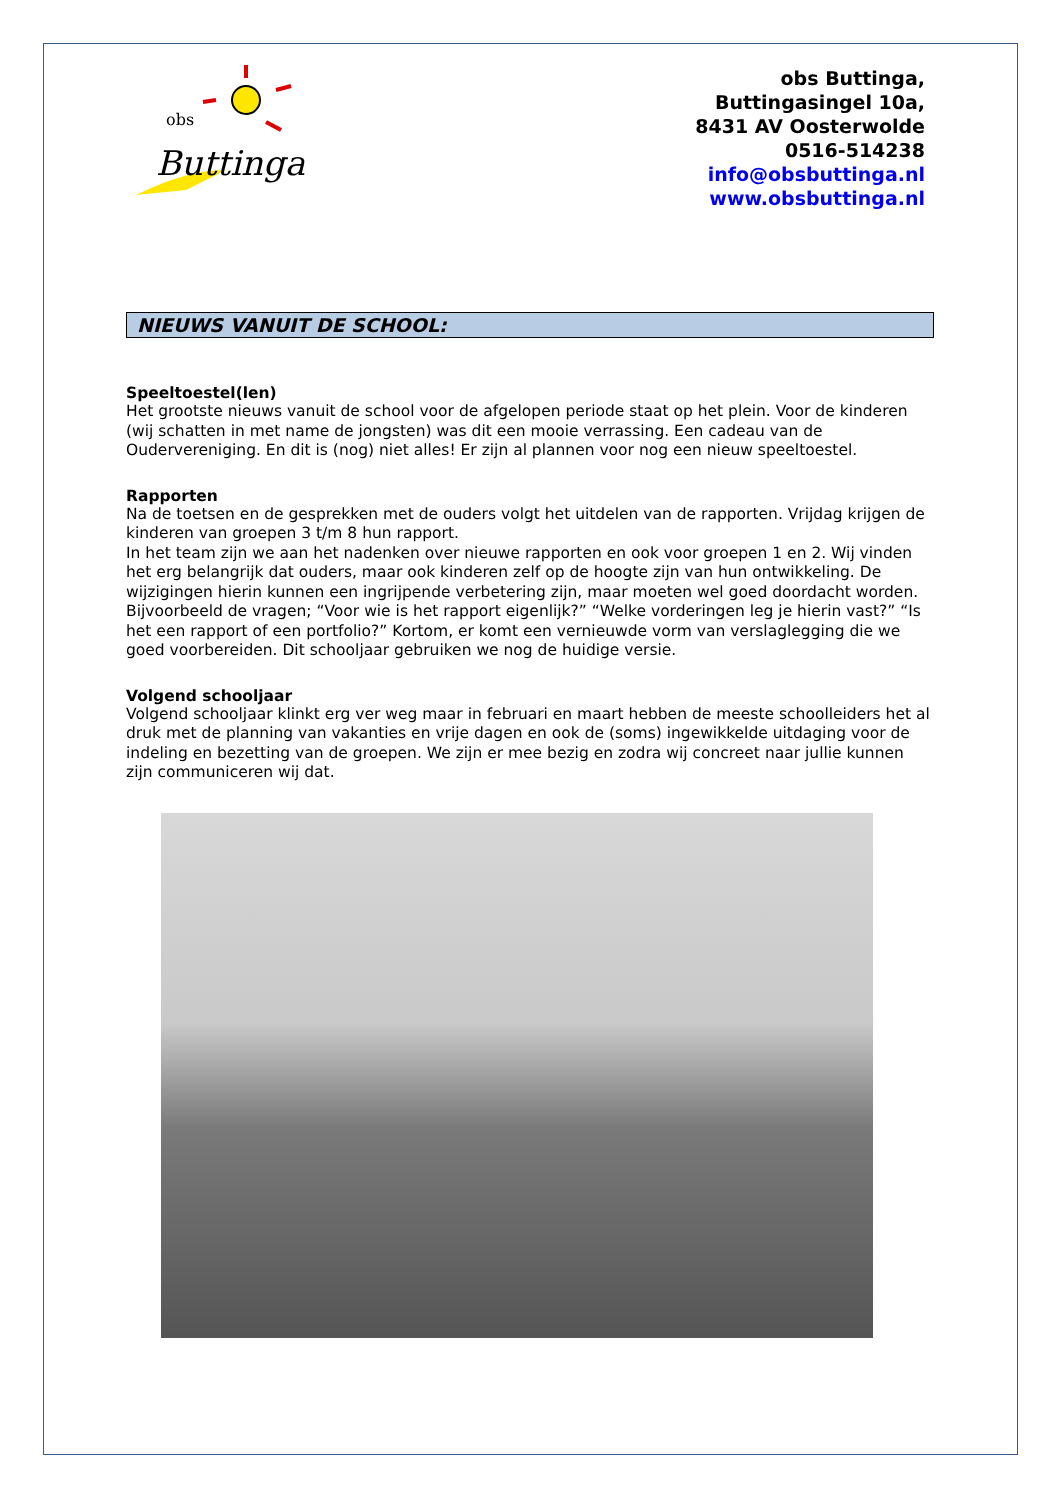obs
Buttinga
obs Buttinga,
Buttingasingel 10a,
8431 AV Oosterwolde
0516-514238
info@obsbuttinga.nl
www.obsbuttinga.nl
NIEUWS VANUIT DE SCHOOL:
Speeltoestel(len)
Het grootste nieuws vanuit de school voor de afgelopen periode staat op het plein. Voor de kinderen (wij schatten in met name de jongsten) was dit een mooie verrassing. Een cadeau van de Oudervereniging. En dit is (nog) niet alles! Er zijn al plannen voor nog een nieuw speeltoestel.
Rapporten
Na de toetsen en de gesprekken met de ouders volgt het uitdelen van de rapporten. Vrijdag krijgen de kinderen van groepen 3 t/m 8 hun rapport.
In het team zijn we aan het nadenken over nieuwe rapporten en ook voor groepen 1 en 2. Wij vinden het erg belangrijk dat ouders, maar ook kinderen zelf op de hoogte zijn van hun ontwikkeling. De wijzigingen hierin kunnen een ingrijpende verbetering zijn, maar moeten wel goed doordacht worden. Bijvoorbeeld de vragen; “Voor wie is het rapport eigenlijk?” “Welke vorderingen leg je hierin vast?” “Is het een rapport of een portfolio?” Kortom, er komt een vernieuwde vorm van verslaglegging die we goed voorbereiden. Dit schooljaar gebruiken we nog de huidige versie.
Volgend schooljaar
Volgend schooljaar klinkt erg ver weg maar in februari en maart hebben de meeste schoolleiders het al druk met de planning van vakanties en vrije dagen en ook de (soms) ingewikkelde uitdaging voor de indeling en bezetting van de groepen. We zijn er mee bezig en zodra wij concreet naar jullie kunnen zijn communiceren wij dat.